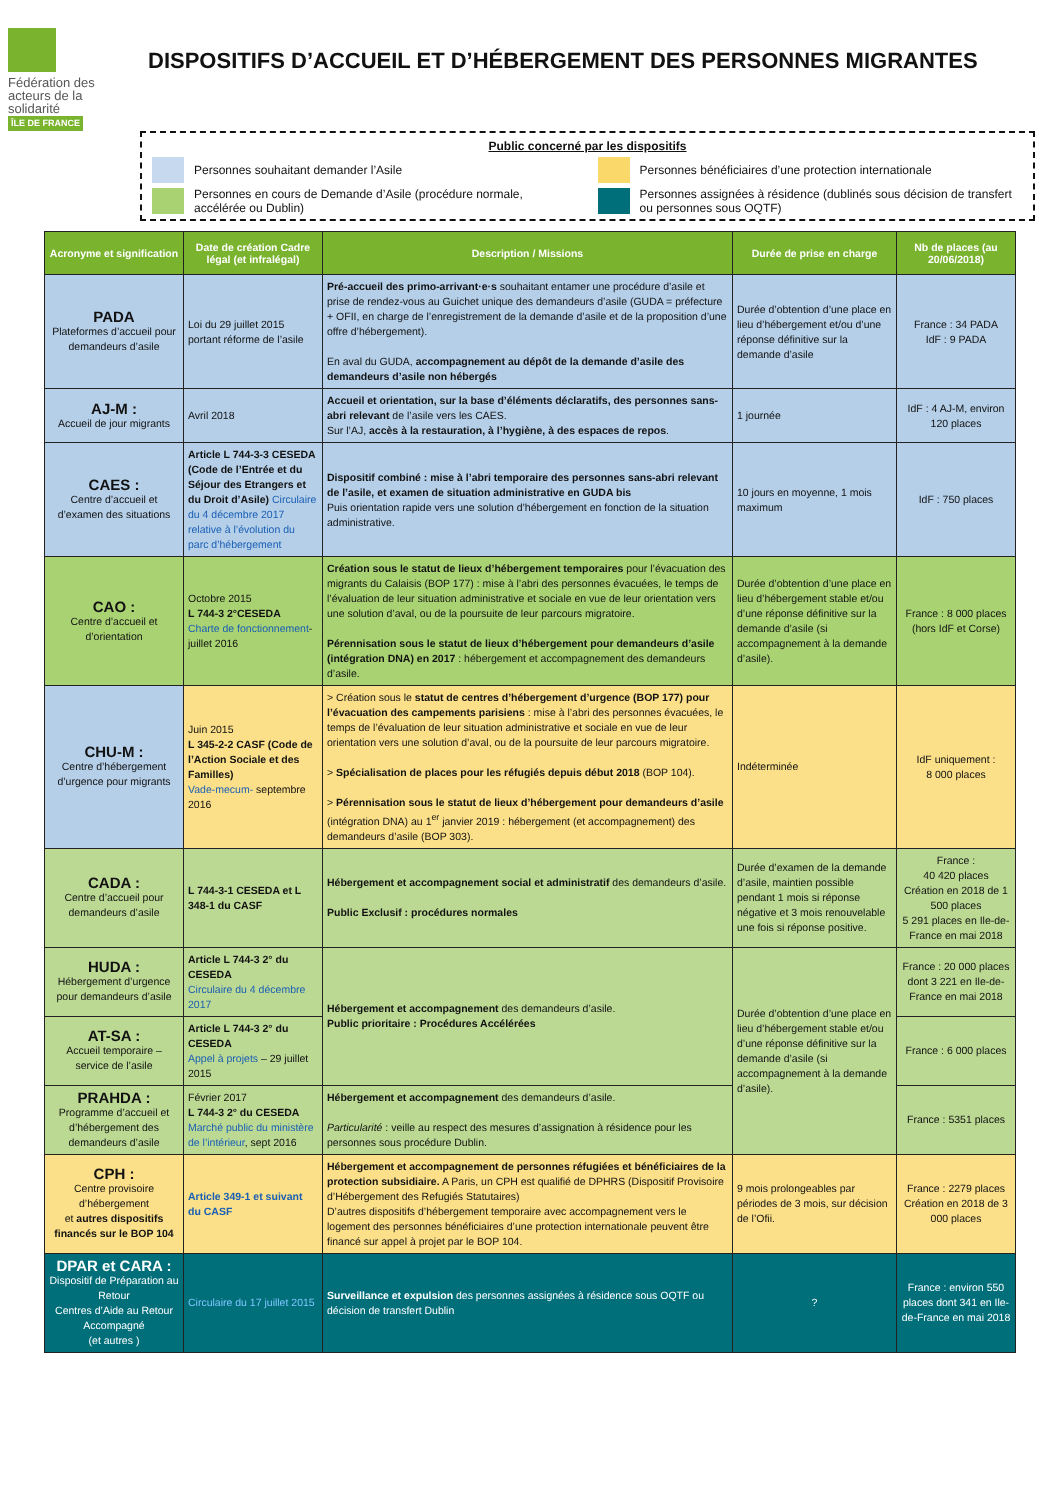Fédération des acteurs de la solidarité ÎLE DE FRANCE
DISPOSITIFS D’ACCUEIL ET D’HÉBERGEMENT DES PERSONNES MIGRANTES
Public concerné par les dispositifs
Personnes souhaitant demander l’Asile
Personnes bénéficiaires d’une protection internationale
Personnes en cours de Demande d’Asile (procédure normale, accélérée ou Dublin)
Personnes assignées à résidence (dublinés sous décision de transfert ou personnes sous OQTF)
| Acronyme et signification | Date de création Cadre légal (et infralégal) | Description / Missions | Durée de prise en charge | Nb de places (au 20/06/2018) |
| --- | --- | --- | --- | --- |
| PADA Plateformes d’accueil pour demandeurs d’asile | Loi du 29 juillet 2015 portant réforme de l’asile | Pré-accueil des primo-arrivant·e·s souhaitant entamer une procédure d’asile et prise de rendez-vous au Guichet unique des demandeurs d’asile (GUDA = préfecture + OFII, en charge de l’enregistrement de la demande d’asile et de la proposition d’une offre d’hébergement). En aval du GUDA, accompagnement au dépôt de la demande d’asile des demandeurs d’asile non hébergés | Durée d’obtention d’une place en lieu d’hébergement et/ou d’une réponse définitive sur la demande d’asile | France : 34 PADA IdF : 9 PADA |
| AJ-M : Accueil de jour migrants | Avril 2018 | Accueil et orientation, sur la base d’éléments déclaratifs, des personnes sans-abri relevant de l’asile vers les CAES. Sur l’AJ, accès à la restauration, à l’hygiène, à des espaces de repos . | 1 journée | IdF : 4 AJ-M, environ 120 places |
| CAES : Centre d’accueil et d’examen des situations | Article L 744-3-3 CESEDA (Code de l’Entrée et du Séjour des Etrangers et du Droit d’Asile) Circulaire du 4 décembre 2017 relative à l’évolution du parc d’hébergement | Dispositif combiné : mise à l’abri temporaire des personnes sans-abri relevant de l’asile, et examen de situation administrative en GUDA bis Puis orientation rapide vers une solution d’hébergement en fonction de la situation administrative. | 10 jours en moyenne, 1 mois maximum | IdF : 750 places |
| CAO : Centre d’accueil et d’orientation | Octobre 2015 L 744-3 2°CESEDA Charte de fonctionnement -juillet 2016 | Création sous le statut de lieux d’hébergement temporaires pour l’évacuation des migrants du Calaisis (BOP 177) : mise à l’abri des personnes évacuées, le temps de l’évaluation de leur situation administrative et sociale en vue de leur orientation vers une solution d’aval, ou de la poursuite de leur parcours migratoire. Pérennisation sous le statut de lieux d’hébergement pour demandeurs d’asile (intégration DNA) en 2017 : hébergement et accompagnement des demandeurs d’asile. | Durée d’obtention d’une place en lieu d’hébergement stable et/ou d’une réponse définitive sur la demande d’asile (si accompagnement à la demande d’asile). | France : 8 000 places (hors IdF et Corse) |
| CHU-M : Centre d’hébergement d’urgence pour migrants | Juin 2015 L 345-2-2 CASF (Code de l’Action Sociale et des Familles) Vade-mecum- septembre 2016 | > Création sous le statut de centres d’hébergement d’urgence (BOP 177) pour l’évacuation des campements parisiens : mise à l’abri des personnes évacuées, le temps de l’évaluation de leur situation administrative et sociale en vue de leur orientation vers une solution d’aval, ou de la poursuite de leur parcours migratoire. > Spécialisation de places pour les réfugiés depuis début 2018 (BOP 104). > Pérennisation sous le statut de lieux d’hébergement pour demandeurs d’asile (intégration DNA) au 1<sup>er</sup> janvier 2019 : hébergement (et accompagnement) des demandeurs d’asile (BOP 303). | Indéterminée | IdF uniquement : 8 000 places |
| CADA : Centre d’accueil pour demandeurs d’asile | L 744-3-1 CESEDA et L 348-1 du CASF | Hébergement et accompagnement social et administratif des demandeurs d’asile. Public Exclusif : procédures normales | Durée d’examen de la demande d’asile, maintien possible pendant 1 mois si réponse négative et 3 mois renouvelable une fois si réponse positive. | France : 40 420 places Création en 2018 de 1 500 places 5 291 places en Ile-de-France en mai 2018 |
| HUDA : Hébergement d’urgence pour demandeurs d’asile | Article L 744-3 2° du CESEDA Circulaire du 4 décembre 2017 | Hébergement et accompagnement des demandeurs d’asile. Public prioritaire : Procédures Accélérées | Durée d’obtention d’une place en lieu d’hébergement stable et/ou d’une réponse définitive sur la demande d’asile (si accompagnement à la demande d’asile). | France : 20 000 places dont 3 221 en Ile-de-France en mai 2018 |
| AT-SA : Accueil temporaire – service de l’asile | Article L 744-3 2° du CESEDA Appel à projets – 29 juillet 2015 | | | France : 6 000 places |
| PRAHDA : Programme d’accueil et d’hébergement des demandeurs d’asile | Février 2017 L 744-3 2° du CESEDA Marché public du ministère de l’intérieur , sept 2016 | Hébergement et accompagnement des demandeurs d’asile. Particularité : veille au respect des mesures d’assignation à résidence pour les personnes sous procédure Dublin. | | France : 5351 places |
| CPH : Centre provisoire d’hébergement et autres dispositifs financés sur le BOP 104 | Article 349-1 et suivant du CASF | Hébergement et accompagnement de personnes réfugiées et bénéficiaires de la protection subsidiaire. A Paris, un CPH est qualifié de DPHRS (Dispositif Provisoire d’Hébergement des Refugiés Statutaires) D’autres dispositifs d’hébergement temporaire avec accompagnement vers le logement des personnes bénéficiaires d’une protection internationale peuvent être financé sur appel à projet par le BOP 104. | 9 mois prolongeables par périodes de 3 mois, sur décision de l’Ofii. | France : 2279 places Création en 2018 de 3 000 places |
| DPAR et CARA : Dispositif de Préparation au Retour Centres d’Aide au Retour Accompagné (et autres ) | Circulaire du 17 juillet 2015 | Surveillance et expulsion des personnes assignées à résidence sous OQTF ou décision de transfert Dublin | ? | France : environ 550 places dont 341 en Ile-de-France en mai 2018 |